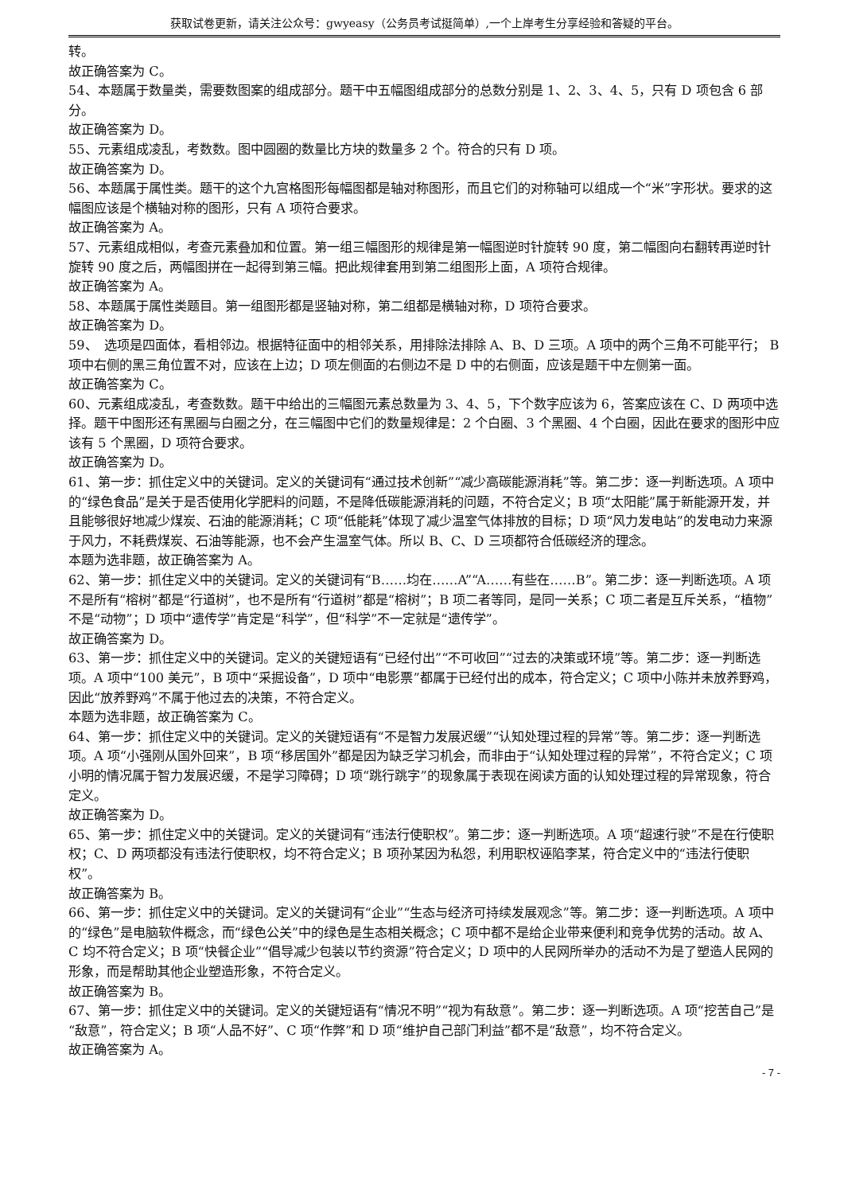获取试卷更新，请关注公众号：gwyeasy（公务员考试挺简单）,一个上岸考生分享经验和答疑的平台。
转。
故正确答案为 C。
54、本题属于数量类，需要数图案的组成部分。题干中五幅图组成部分的总数分别是 1、2、3、4、5，只有 D 项包含 6 部分。
故正确答案为 D。
55、元素组成凌乱，考数数。图中圆圈的数量比方块的数量多 2 个。符合的只有 D 项。
故正确答案为 D。
56、本题属于属性类。题干的这个九宫格图形每幅图都是轴对称图形，而且它们的对称轴可以组成一个“米”字形状。要求的这幅图应该是个横轴对称的图形，只有 A 项符合要求。
故正确答案为 A。
57、元素组成相似，考查元素叠加和位置。第一组三幅图形的规律是第一幅图逆时针旋转 90 度，第二幅图向右翻转再逆时针旋转 90 度之后，两幅图拼在一起得到第三幅。把此规律套用到第二组图形上面，A 项符合规律。
故正确答案为 A。
58、本题属于属性类题目。第一组图形都是竖轴对称，第二组都是横轴对称，D 项符合要求。
故正确答案为 D。
59、　选项是四面体，看相邻边。根据特征面中的相邻关系，用排除法排除 A、B、D 三项。A 项中的两个三角不可能平行； B 项中右侧的黑三角位置不对，应该在上边；D 项左侧面的右侧边不是 D 中的右侧面，应该是题干中左侧第一面。
故正确答案为 C。
60、元素组成凌乱，考查数数。题干中给出的三幅图元素总数量为 3、4、5，下个数字应该为 6，答案应该在 C、D 两项中选择。题干中图形还有黑圈与白圈之分，在三幅图中它们的数量规律是：2 个白圈、3 个黑圈、4 个白圈，因此在要求的图形中应该有 5 个黑圈，D 项符合要求。
故正确答案为 D。
61、第一步：抓住定义中的关键词。定义的关键词有“通过技术创新”“减少高碳能源消耗”等。第二步：逐一判断选项。A 项中的“绿色食品”是关于是否使用化学肥料的问题，不是降低碳能源消耗的问题，不符合定义；B 项“太阳能”属于新能源开发，并且能够很好地减少煤炭、石油的能源消耗；C 项“低能耗”体现了减少温室气体排放的目标；D 项“风力发电站”的发电动力来源于风力，不耗费煤炭、石油等能源，也不会产生温室气体。所以 B、C、D 三项都符合低碳经济的理念。
本题为选非题，故正确答案为 A。
62、第一步：抓住定义中的关键词。定义的关键词有“B……均在……A”“A……有些在……B”。第二步：逐一判断选项。A 项不是所有“榕树”都是“行道树”，也不是所有“行道树”都是“榕树”；B 项二者等同，是同一关系；C 项二者是互斥关系，“植物”不是“动物”；D 项中“遗传学”肯定是“科学”，但“科学”不一定就是“遗传学”。
故正确答案为 D。
63、第一步：抓住定义中的关键词。定义的关键短语有“已经付出”“不可收回”“过去的决策或环境”等。第二步：逐一判断选项。A 项中“100 美元”，B 项中“采掘设备”，D 项中“电影票”都属于已经付出的成本，符合定义；C 项中小陈并未放养野鸡，因此“放养野鸡”不属于他过去的决策，不符合定义。
本题为选非题，故正确答案为 C。
64、第一步：抓住定义中的关键词。定义的关键短语有“不是智力发展迟缓”“认知处理过程的异常”等。第二步：逐一判断选项。A 项“小强刚从国外回来”，B 项“移居国外”都是因为缺乏学习机会，而非由于“认知处理过程的异常”，不符合定义；C 项小明的情况属于智力发展迟缓，不是学习障碍；D 项“跳行跳字”的现象属于表现在阅读方面的认知处理过程的异常现象，符合定义。
故正确答案为 D。
65、第一步：抓住定义中的关键词。定义的关键词有“违法行使职权”。第二步：逐一判断选项。A 项“超速行驶”不是在行使职权；C、D 两项都没有违法行使职权，均不符合定义；B 项孙某因为私怨，利用职权诬陷李某，符合定义中的“违法行使职权”。
故正确答案为 B。
66、第一步：抓住定义中的关键词。定义的关键词有“企业”“生态与经济可持续发展观念”等。第二步：逐一判断选项。A 项中的“绿色”是电脑软件概念，而“绿色公关”中的绿色是生态相关概念；C 项中都不是给企业带来便利和竞争优势的活动。故 A、C 均不符合定义；B 项“快餐企业”“倡导减少包装以节约资源”符合定义；D 项中的人民网所举办的活动不为是了塑造人民网的形象，而是帮助其他企业塑造形象，不符合定义。
故正确答案为 B。
67、第一步：抓住定义中的关键词。定义的关键短语有“情况不明”“视为有敌意”。第二步：逐一判断选项。A 项“挖苦自己”是“敌意”，符合定义；B 项“人品不好”、C 项“作弊”和 D 项“维护自己部门利益”都不是“敌意”，均不符合定义。
故正确答案为 A。
- 7 -